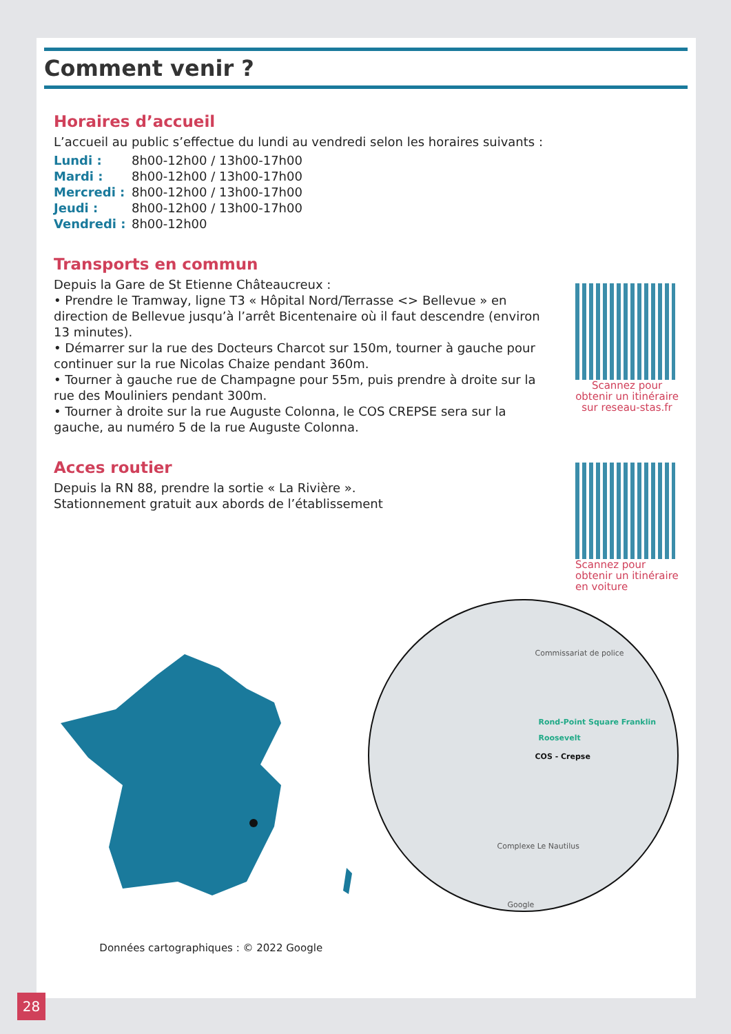Comment venir ?
Horaires d’accueil
L’accueil au public s’effectue du lundi au vendredi selon les horaires suivants :
Lundi : 8h00-12h00 / 13h00-17h00
Mardi : 8h00-12h00 / 13h00-17h00
Mercredi : 8h00-12h00 / 13h00-17h00
Jeudi : 8h00-12h00 / 13h00-17h00
Vendredi : 8h00-12h00
Transports en commun
Depuis la Gare de St Etienne Châteaucreux :
• Prendre le Tramway, ligne T3 « Hôpital Nord/Terrasse <> Bellevue » en direction de Bellevue jusqu’à l’arrêt Bicentenaire où il faut descendre (environ 13 minutes).
• Démarrer sur la rue des Docteurs Charcot sur 150m, tourner à gauche pour continuer sur la rue Nicolas Chaize pendant 360m.
• Tourner à gauche rue de Champagne pour 55m, puis prendre à droite sur la rue des Mouliniers pendant 300m.
• Tourner à droite sur la rue Auguste Colonna, le COS CREPSE sera sur la gauche, au numéro 5 de la rue Auguste Colonna.
Scannez pour obtenir un itinéraire sur reseau-stas.fr
Acces routier
Depuis la RN 88, prendre la sortie « La Rivière ».
Stationnement gratuit aux abords de l’établissement
Scannez pour obtenir un itinéraire en voiture
Données cartographiques : © 2022 Google
Commissariat de police
Rond-Point Square Franklin Roosevelt
COS - Crepse
Complexe Le Nautilus
Google
28